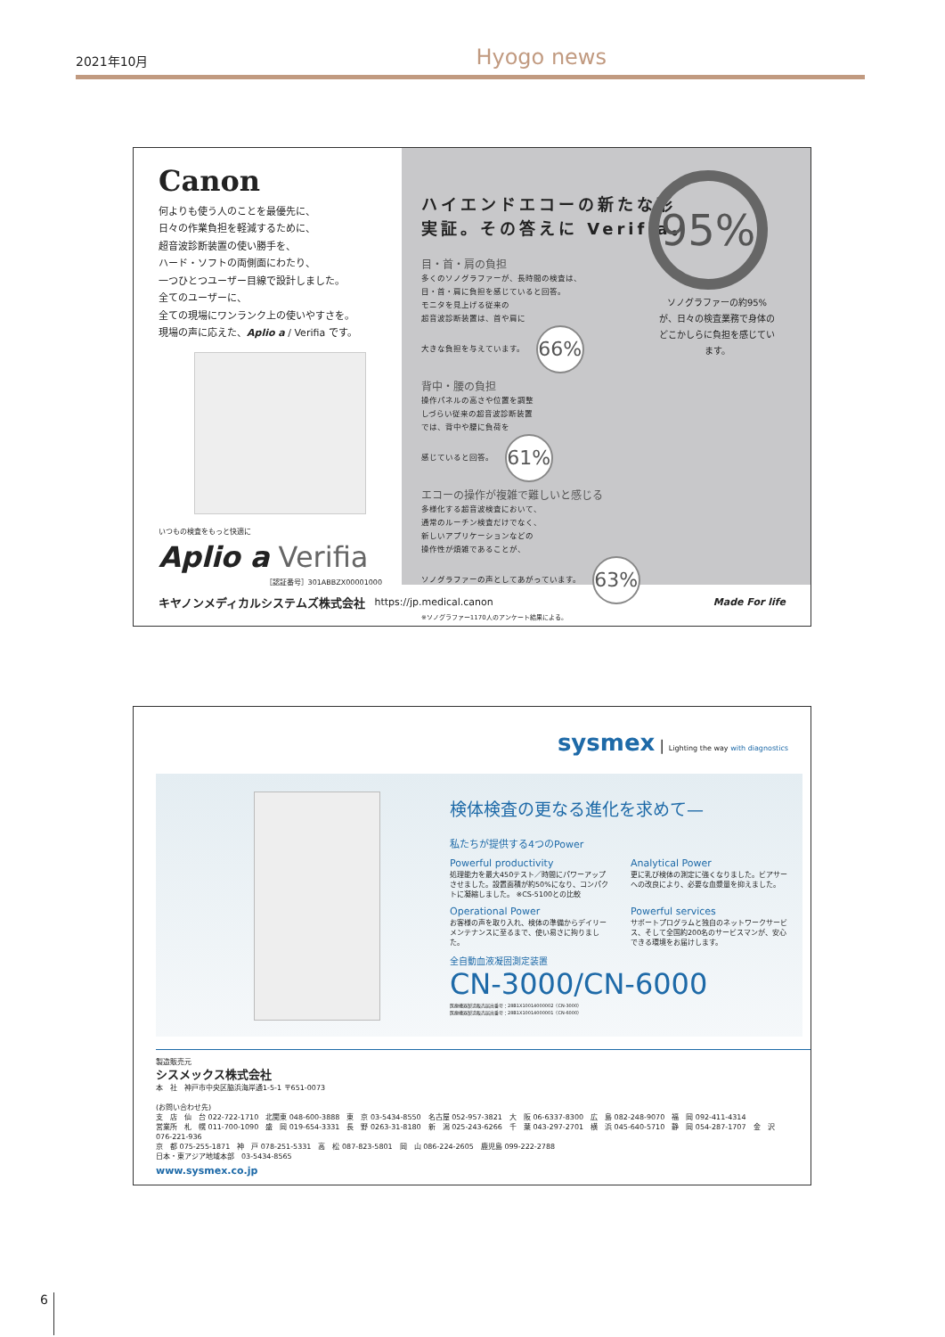2021年10月 Hyogo news
Canon
何よりも使う人のことを最優先に、
日々の作業負担を軽減するために、
超音波診断装置の使い勝手を、
ハード・ソフトの両側面にわたり、
一つひとつユーザー目線で設計しました。
全てのユーザーに、
全ての現場にワンランク上の使いやすさを。
現場の声に応えた、Aplio a / Verifia です。
いつもの検査をもっと快適に
Aplio a Verifia
［認証番号］301ABBZX00001000
ハイエンドエコーの新たな形
実証。その答えに Verifia。
95%
ソノグラファーの約95%が、日々の検査業務で身体のどこかしらに負担を感じています。
目・首・肩の負担
多くのソノグラファーが、長時間の検査は、
目・首・肩に負担を感じていると回答。
モニタを見上げる従来の
超音波診断装置は、首や肩に
大きな負担を与えています。 66%
背中・腰の負担
操作パネルの高さや位置を調整
しづらい従来の超音波診断装置
では、背中や腰に負荷を
感じていると回答。 61%
エコーの操作が複雑で難しいと感じる
多様化する超音波検査において、
通常のルーチン検査だけでなく、
新しいアプリケーションなどの
操作性が煩雑であることが、
ソノグラファーの声としてあがっています。 63%
※ソノグラファー1170人のアンケート結果による。
キヤノンメディカルシステムズ株式会社 https://jp.medical.canon Made For life
sysmex | Lighting the way with diagnostics
検体検査の更なる進化を求めて—
私たちが提供する4つのPower
Powerful productivity
処理能力を最大450テスト／時間にパワーアップさせました。設置面積が約50%になり、コンパクトに凝縮しました。 ※CS-5100との比較
Analytical Power
更に乳び検体の測定に強くなりました。ビアサーへの改良により、必要な血漿量を抑えました。
Operational Power
お客様の声を取り入れ、検体の準備からデイリーメンテナンスに至るまで、使い易さに拘りました。
Powerful services
サポートプログラムと独自のネットワークサービス、そして全国約200名のサービスマンが、安心できる環境をお届けします。
全自動血液凝固測定装置
CN-3000/CN-6000
医療機器製造販売届出番号：28B1X10014000002（CN-3000）
医療機器製造販売届出番号：28B1X10014000001（CN-6000）
製造販売元
シスメックス株式会社
本　社　神戸市中央区脇浜海岸通1-5-1 〒651-0073
(お問い合わせ先)
支　店　仙　台 022-722-1710　北関東 048-600-3888　東　京 03-5434-8550　名古屋 052-957-3821　大　阪 06-6337-8300　広　島 082-248-9070　福　岡 092-411-4314
営業所　札　幌 011-700-1090　盛　岡 019-654-3331　長　野 0263-31-8180　新　潟 025-243-6266　千　葉 043-297-2701　横　浜 045-640-5710　静　岡 054-287-1707　金　沢 076-221-936
京　都 075-255-1871　神　戸 078-251-5331　高　松 087-823-5801　岡　山 086-224-2605　鹿児島 099-222-2788
日本・東アジア地域本部　03-5434-8565
www.sysmex.co.jp
6